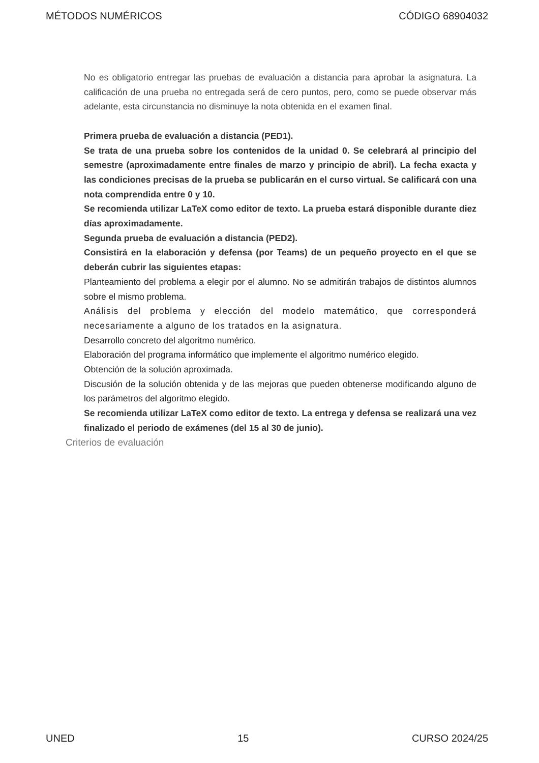MÉTODOS NUMÉRICOS CÓDIGO 68904032
No es obligatorio entregar las pruebas de evaluación a distancia para aprobar la asignatura. La calificación de una prueba no entregada será de cero puntos, pero, como se puede observar más adelante, esta circunstancia no disminuye la nota obtenida en el examen final.
Primera prueba de evaluación a distancia (PED1).
Se trata de una prueba sobre los contenidos de la unidad 0. Se celebrará al principio del semestre (aproximadamente entre finales de marzo y principio de abril). La fecha exacta y las condiciones precisas de la prueba se publicarán en el curso virtual. Se calificará con una nota comprendida entre 0 y 10.
Se recomienda utilizar LaTeX como editor de texto. La prueba estará disponible durante diez días aproximadamente.
Segunda prueba de evaluación a distancia (PED2).
Consistirá en la elaboración y defensa (por Teams) de un pequeño proyecto en el que se deberán cubrir las siguientes etapas:
Planteamiento del problema a elegir por el alumno. No se admitirán trabajos de distintos alumnos sobre el mismo problema.
Análisis del problema y elección del modelo matemático, que corresponderá necesariamente a alguno de los tratados en la asignatura.
Desarrollo concreto del algoritmo numérico.
Elaboración del programa informático que implemente el algoritmo numérico elegido.
Obtención de la solución aproximada.
Discusión de la solución obtenida y de las mejoras que pueden obtenerse modificando alguno de los parámetros del algoritmo elegido.
Se recomienda utilizar LaTeX como editor de texto. La entrega y defensa se realizará una vez finalizado el periodo de exámenes (del 15 al 30 de junio).
Criterios de evaluación
UNED 15 CURSO 2024/25